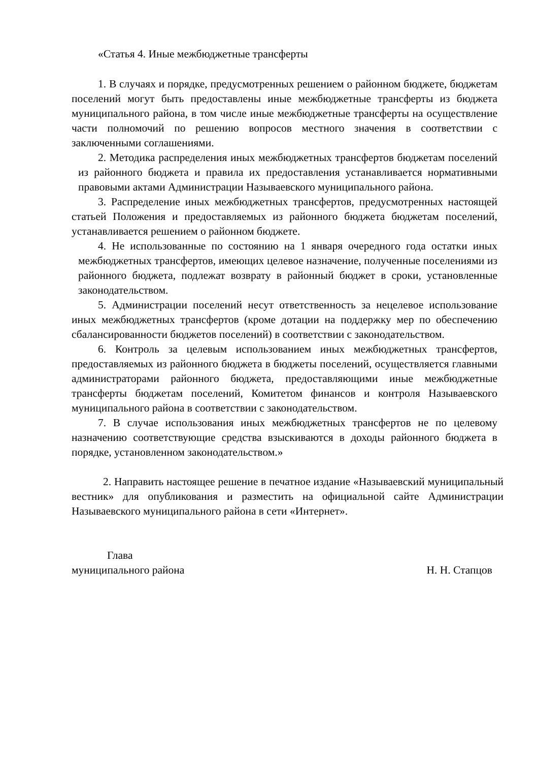«Статья 4. Иные межбюджетные трансферты
1. В случаях и порядке, предусмотренных решением о районном бюджете, бюджетам поселений могут быть предоставлены иные межбюджетные трансферты из бюджета муниципального района, в том числе иные межбюджетные трансферты на осуществление части полномочий по решению вопросов местного значения в соответствии с заключенными соглашениями.
2. Методика распределения иных межбюджетных трансфертов бюджетам поселений из районного бюджета и правила их предоставления устанавливается нормативными правовыми актами Администрации Называевского муниципального района.
3. Распределение иных межбюджетных трансфертов, предусмотренных настоящей статьей Положения и предоставляемых из районного бюджета бюджетам поселений, устанавливается решением о районном бюджете.
4. Не использованные по состоянию на 1 января очередного года остатки иных межбюджетных трансфертов, имеющих целевое назначение, полученные поселениями из районного бюджета, подлежат возврату в районный бюджет в сроки, установленные законодательством.
5. Администрации поселений несут ответственность за нецелевое использование иных межбюджетных трансфертов (кроме дотации на поддержку мер по обеспечению сбалансированности бюджетов поселений) в соответствии с законодательством.
6. Контроль за целевым использованием иных межбюджетных трансфертов, предоставляемых из районного бюджета в бюджеты поселений, осуществляется главными администраторами районного бюджета, предоставляющими иные межбюджетные трансферты бюджетам поселений, Комитетом финансов и контроля Называевского муниципального района в соответствии с законодательством.
7. В случае использования иных межбюджетных трансфертов не по целевому назначению соответствующие средства взыскиваются в доходы районного бюджета в порядке, установленном законодательством.»
2. Направить настоящее решение в печатное издание «Называевский муниципальный вестник» для опубликования и разместить на официальной сайте Администрации Называевского муниципального района в сети «Интернет».
Глава
муниципального района Н. Н. Стапцов